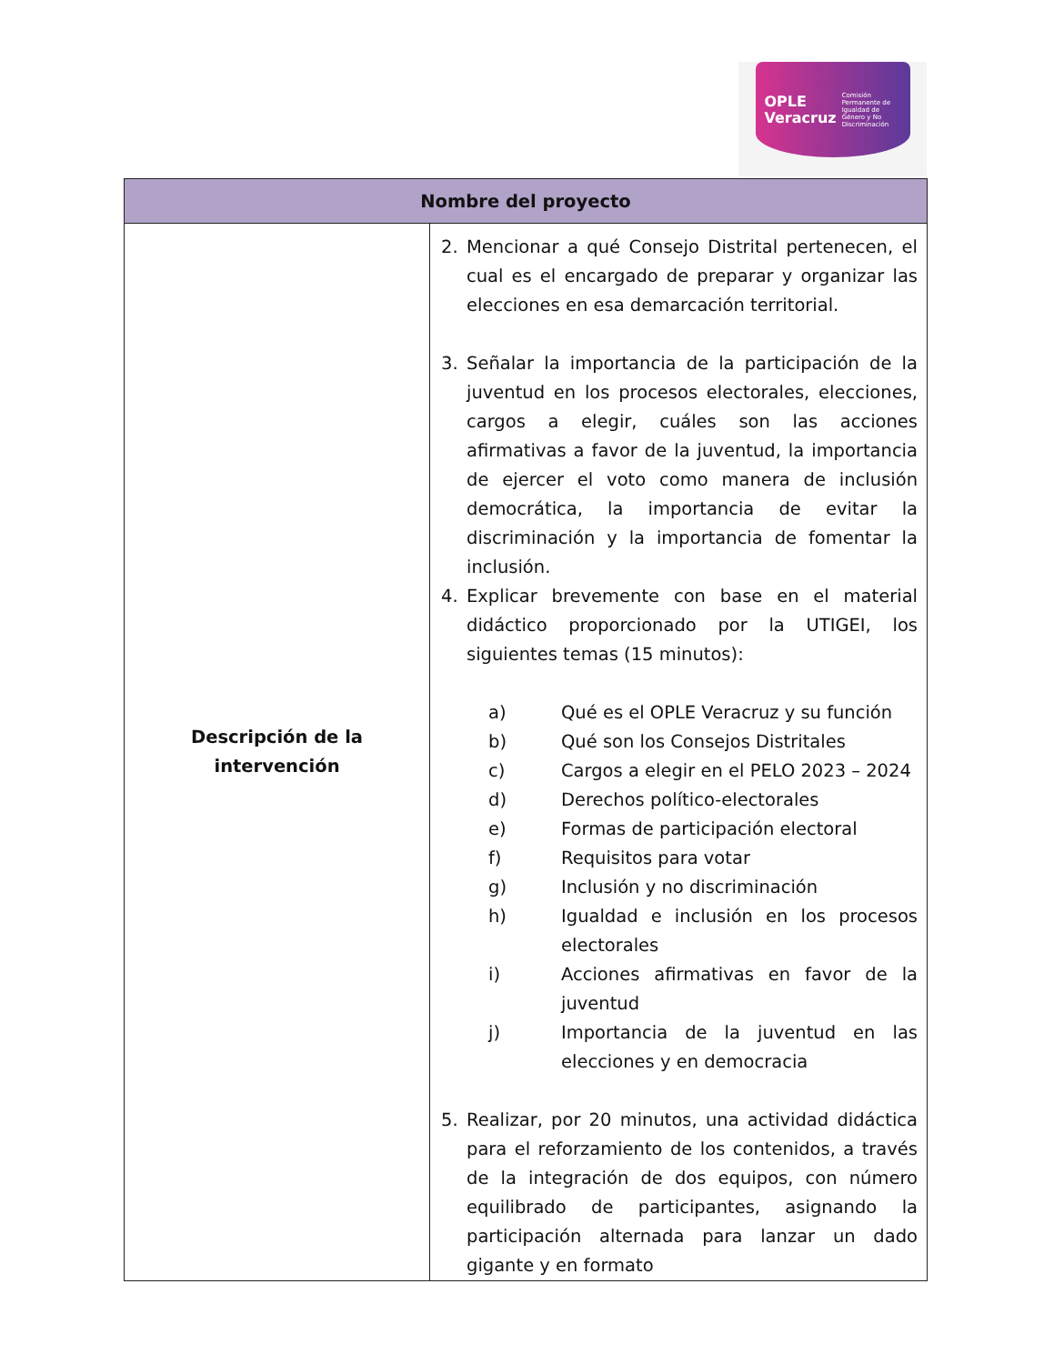OPLE
Veracruz Comisión Permanente de Igualdad de Género y No Discriminación
| Nombre del proyecto | |
| --- | --- |
| Descripción de la intervención | 2. Mencionar a qué Consejo Distrital pertenecen, el cual es el encargado de preparar y organizar las elecciones en esa demarcación territorial. 3. Señalar la importancia de la participación de la juventud en los procesos electorales, elecciones, cargos a elegir, cuáles son las acciones afirmativas a favor de la juventud, la importancia de ejercer el voto como manera de inclusión democrática, la importancia de evitar la discriminación y la importancia de fomentar la inclusión. 4. Explicar brevemente con base en el material didáctico proporcionado por la UTIGEI, los siguientes temas (15 minutos): a) Qué es el OPLE Veracruz y su función b) Qué son los Consejos Distritales c) Cargos a elegir en el PELO 2023 – 2024 d) Derechos político-electorales e) Formas de participación electoral f) Requisitos para votar g) Inclusión y no discriminación h) Igualdad e inclusión en los procesos electorales i) Acciones afirmativas en favor de la juventud j) Importancia de la juventud en las elecciones y en democracia 5. Realizar, por 20 minutos, una actividad didáctica para el reforzamiento de los contenidos, a través de la integración de dos equipos, con número equilibrado de participantes, asignando la participación alternada para lanzar un dado gigante y en formato |